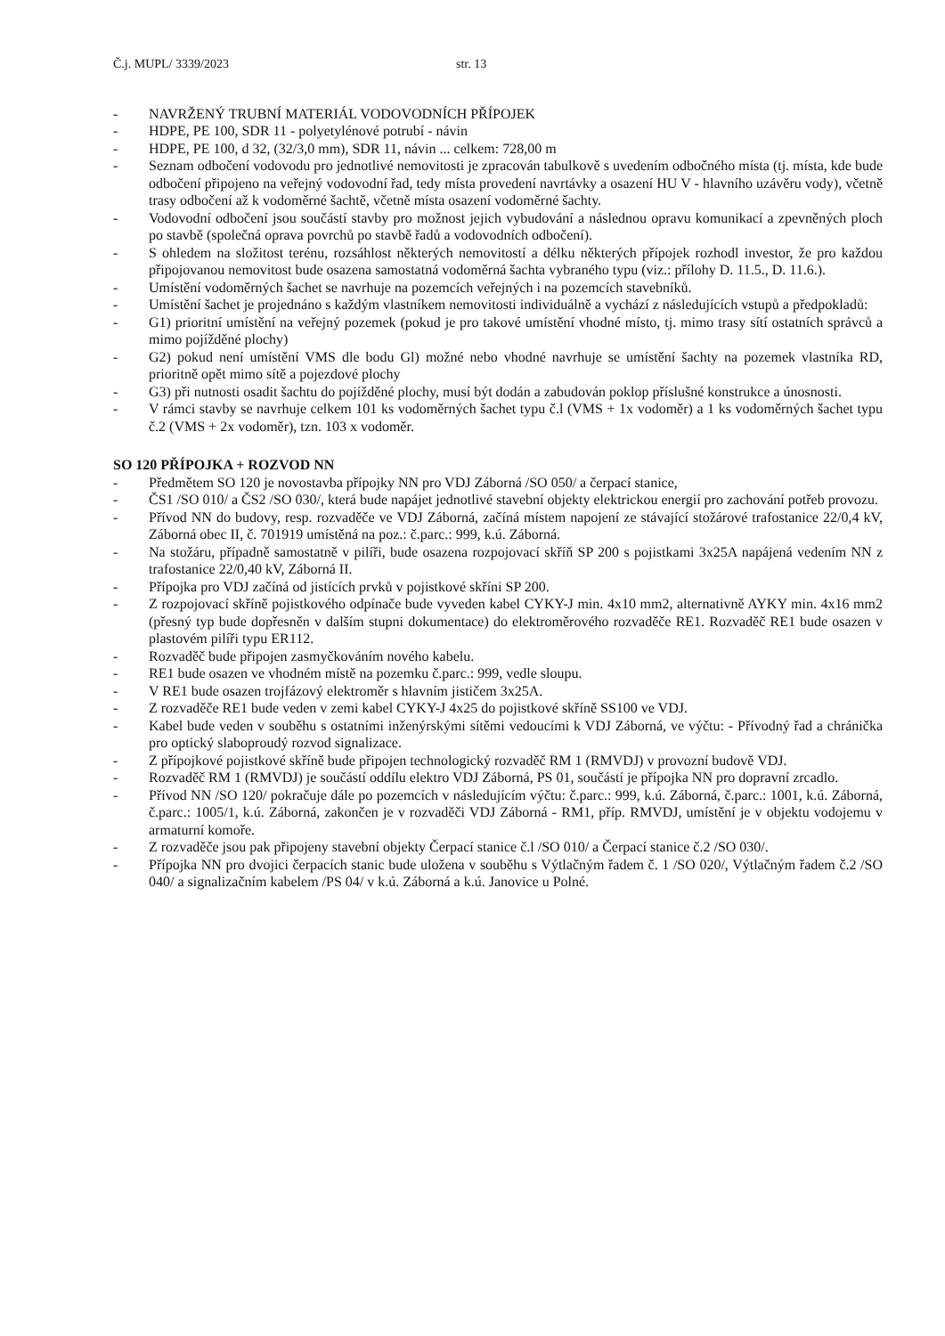Č.j. MUPL/ 3339/2023 str. 13
- NAVRŽENÝ TRUBNÍ MATERIÁL VODOVODNÍCH PŘÍPOJEK
- HDPE, PE 100, SDR 11 - polyetylénové potrubí - návin
- HDPE, PE 100, d 32, (32/3,0 mm), SDR 11, návin ... celkem: 728,00 m
- Seznam odbočení vodovodu pro jednotlivé nemovitosti je zpracován tabulkově s uvedením odbočného místa (tj. místa, kde bude odbočení připojeno na veřejný vodovodní řad, tedy místa provedení navrtávky a osazení HU V - hlavního uzávěru vody), včetně trasy odbočení až k vodoměrné šachtě, včetně místa osazení vodoměrné šachty.
- Vodovodní odbočení jsou součástí stavby pro možnost jejich vybudování a následnou opravu komunikací a zpevněných ploch po stavbě (společná oprava povrchů po stavbě řadů a vodovodních odbočení).
- S ohledem na složitost terénu, rozsáhlost některých nemovitostí a délku některých přípojek rozhodl investor, že pro každou připojovanou nemovitost bude osazena samostatná vodoměrná šachta vybraného typu (viz.: přílohy D. 11.5., D. 11.6.).
- Umístění vodoměrných šachet se navrhuje na pozemcích veřejných i na pozemcích stavebníků.
- Umístění šachet je projednáno s každým vlastníkem nemovitosti individuálně a vychází z následujících vstupů a předpokladů:
- G1) prioritní umístění na veřejný pozemek (pokud je pro takové umístění vhodné místo, tj. mimo trasy sítí ostatních správců a mimo pojížděné plochy)
- G2) pokud není umístění VMS dle bodu Gl) možné nebo vhodné navrhuje se umístění šachty na pozemek vlastníka RD, prioritně opět mimo sítě a pojezdové plochy
- G3) při nutnosti osadit šachtu do pojížděné plochy, musí být dodán a zabudován poklop příslušné konstrukce a únosnosti.
- V rámci stavby se navrhuje celkem 101 ks vodoměrných šachet typu č.l (VMS + 1x vodoměr) a 1 ks vodoměrných šachet typu č.2 (VMS + 2x vodoměr), tzn. 103 x vodoměr.
SO 120 PŘÍPOJKA + ROZVOD NN
- Předmětem SO 120 je novostavba přípojky NN pro VDJ Záborná /SO 050/ a čerpací stanice,
- ČS1 /SO 010/ a ČS2 /SO 030/, která bude napájet jednotlivé stavební objekty elektrickou energií pro zachování potřeb provozu.
- Přívod NN do budovy, resp. rozvaděče ve VDJ Záborná, začíná místem napojení ze stávající stožárové trafostanice 22/0,4 kV, Záborná obec II, č. 701919 umístěná na poz.: č.parc.: 999, k.ú. Záborná.
- Na stožáru, případně samostatně v pilíři, bude osazena rozpojovací skříň SP 200 s pojistkami 3x25A napájená vedením NN z trafostanice 22/0,40 kV, Záborná II.
- Přípojka pro VDJ začíná od jistících prvků v pojistkové skříni SP 200.
- Z rozpojovací skříně pojistkového odpínače bude vyveden kabel CYKY-J min. 4x10 mm2, alternativně AYKY min. 4x16 mm2 (přesný typ bude dopřesněn v dalším stupni dokumentace) do elektroměrového rozvaděče RE1. Rozvaděč RE1 bude osazen v plastovém pilíři typu ER112.
- Rozvaděč bude připojen zasmyčkováním nového kabelu.
- RE1 bude osazen ve vhodném místě na pozemku č.parc.: 999, vedle sloupu.
- V RE1 bude osazen trojfázový elektroměr s hlavním jističem 3x25A.
- Z rozvaděče RE1 bude veden v zemi kabel CYKY-J 4x25 do pojistkové skříně SS100 ve VDJ.
- Kabel bude veden v souběhu s ostatními inženýrskými sítěmi vedoucími k VDJ Záborná, ve výčtu: - Přívodný řad a chránička pro optický slaboproudý rozvod signalizace.
- Z přípojkové pojistkové skříně bude připojen technologický rozvaděč RM 1 (RMVDJ) v provozní budově VDJ.
- Rozvaděč RM 1 (RMVDJ) je součástí oddílu elektro VDJ Záborná, PS 01, součástí je přípojka NN pro dopravní zrcadlo.
- Přívod NN /SO 120/ pokračuje dále po pozemcích v následujícím výčtu: č.parc.: 999, k.ú. Záborná, č.parc.: 1001, k.ú. Záborná, č.parc.: 1005/1, k.ú. Záborná, zakončen je v rozvaděči VDJ Záborná - RM1, příp. RMVDJ, umístění je v objektu vodojemu v armaturní komoře.
- Z rozvaděče jsou pak připojeny stavební objekty Čerpací stanice č.l /SO 010/ a Čerpací stanice č.2 /SO 030/.
- Přípojka NN pro dvojici čerpacích stanic bude uložena v souběhu s Výtlačným řadem č. 1 /SO 020/, Výtlačným řadem č.2 /SO 040/ a signalizačním kabelem /PS 04/ v k.ú. Záborná a k.ú. Janovice u Polné.